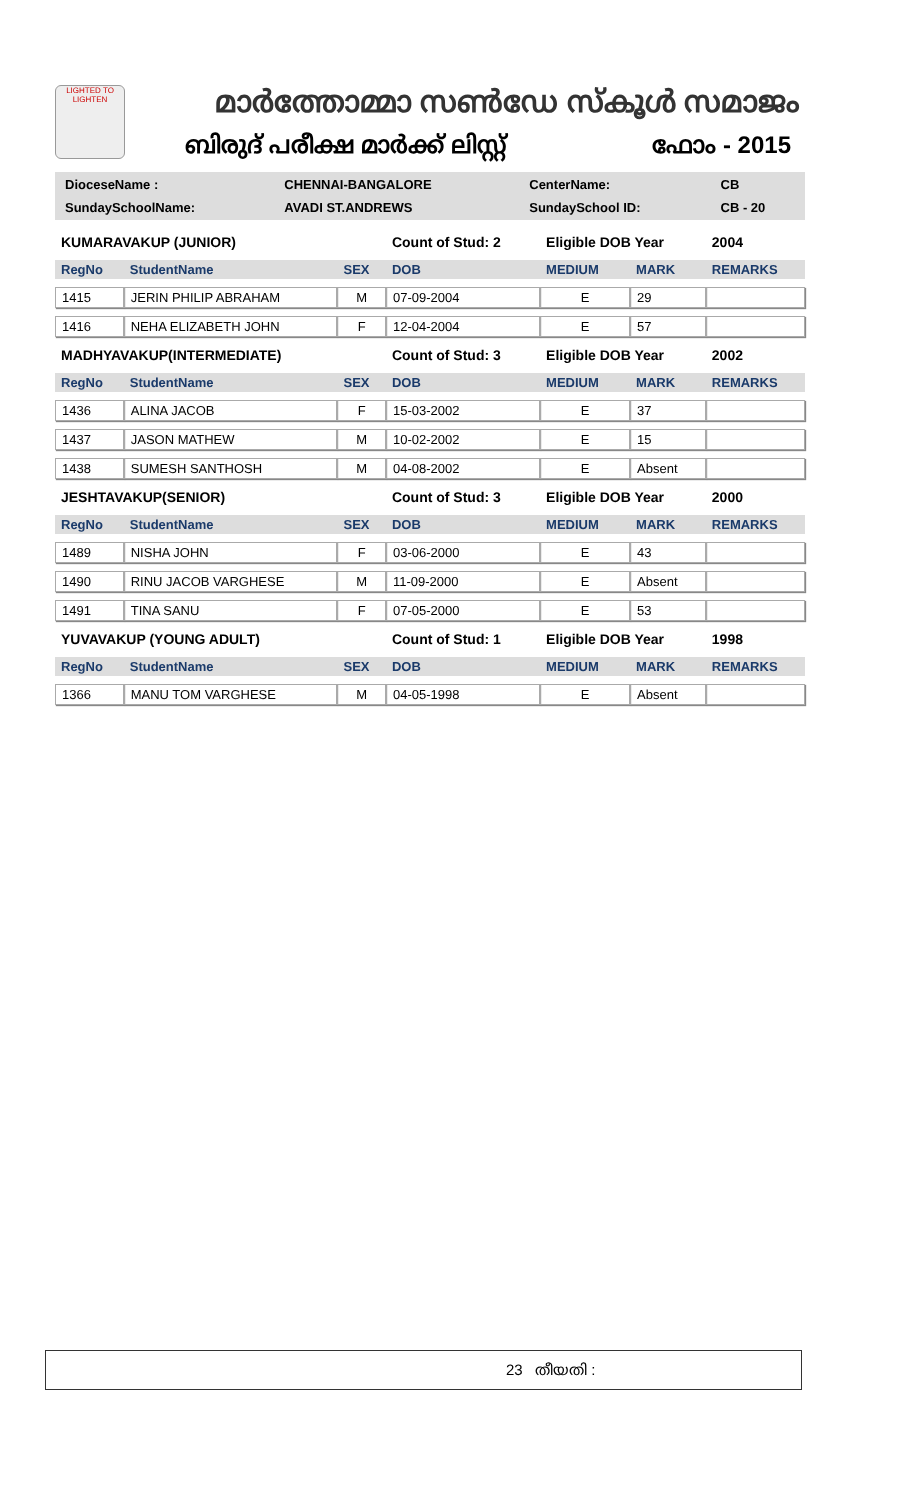LIGHTED TO LIGHTEN
മാർത്തോമ്മാ സൺഡേ സ്കൂൾ സമാജം
ബിരുദ് പരീക്ഷ മാർക്ക് ലിസ്റ്റ് ഫോം - 2015
| DioceseName : | CHENNAI-BANGALORE | CenterName: | CB |
| SundaySchoolName: | AVADI ST.ANDREWS | SundaySchool ID: | CB - 20 |
| KUMARAVAKUP (JUNIOR) | | | Count of Stud: 2 | Eligible DOB Year | | 2004 |
| RegNo | StudentName | SEX | DOB | MEDIUM | MARK | REMARKS |
| 1415 | JERIN PHILIP ABRAHAM | M | 07-09-2004 | E | 29 | |
| 1416 | NEHA ELIZABETH JOHN | F | 12-04-2004 | E | 57 | |
| MADHYAVAKUP(INTERMEDIATE) | | | Count of Stud: 3 | Eligible DOB Year | | 2002 |
| RegNo | StudentName | SEX | DOB | MEDIUM | MARK | REMARKS |
| 1436 | ALINA JACOB | F | 15-03-2002 | E | 37 | |
| 1437 | JASON MATHEW | M | 10-02-2002 | E | 15 | |
| 1438 | SUMESH SANTHOSH | M | 04-08-2002 | E | Absent | |
| JESHTAVAKUP(SENIOR) | | | Count of Stud: 3 | Eligible DOB Year | | 2000 |
| RegNo | StudentName | SEX | DOB | MEDIUM | MARK | REMARKS |
| 1489 | NISHA JOHN | F | 03-06-2000 | E | 43 | |
| 1490 | RINU JACOB VARGHESE | M | 11-09-2000 | E | Absent | |
| 1491 | TINA SANU | F | 07-05-2000 | E | 53 | |
| YUVAVAKUP (YOUNG ADULT) | | | Count of Stud: 1 | Eligible DOB Year | | 1998 |
| RegNo | StudentName | SEX | DOB | MEDIUM | MARK | REMARKS |
| 1366 | MANU TOM VARGHESE | M | 04-05-1998 | E | Absent | |
23 തീയതി :